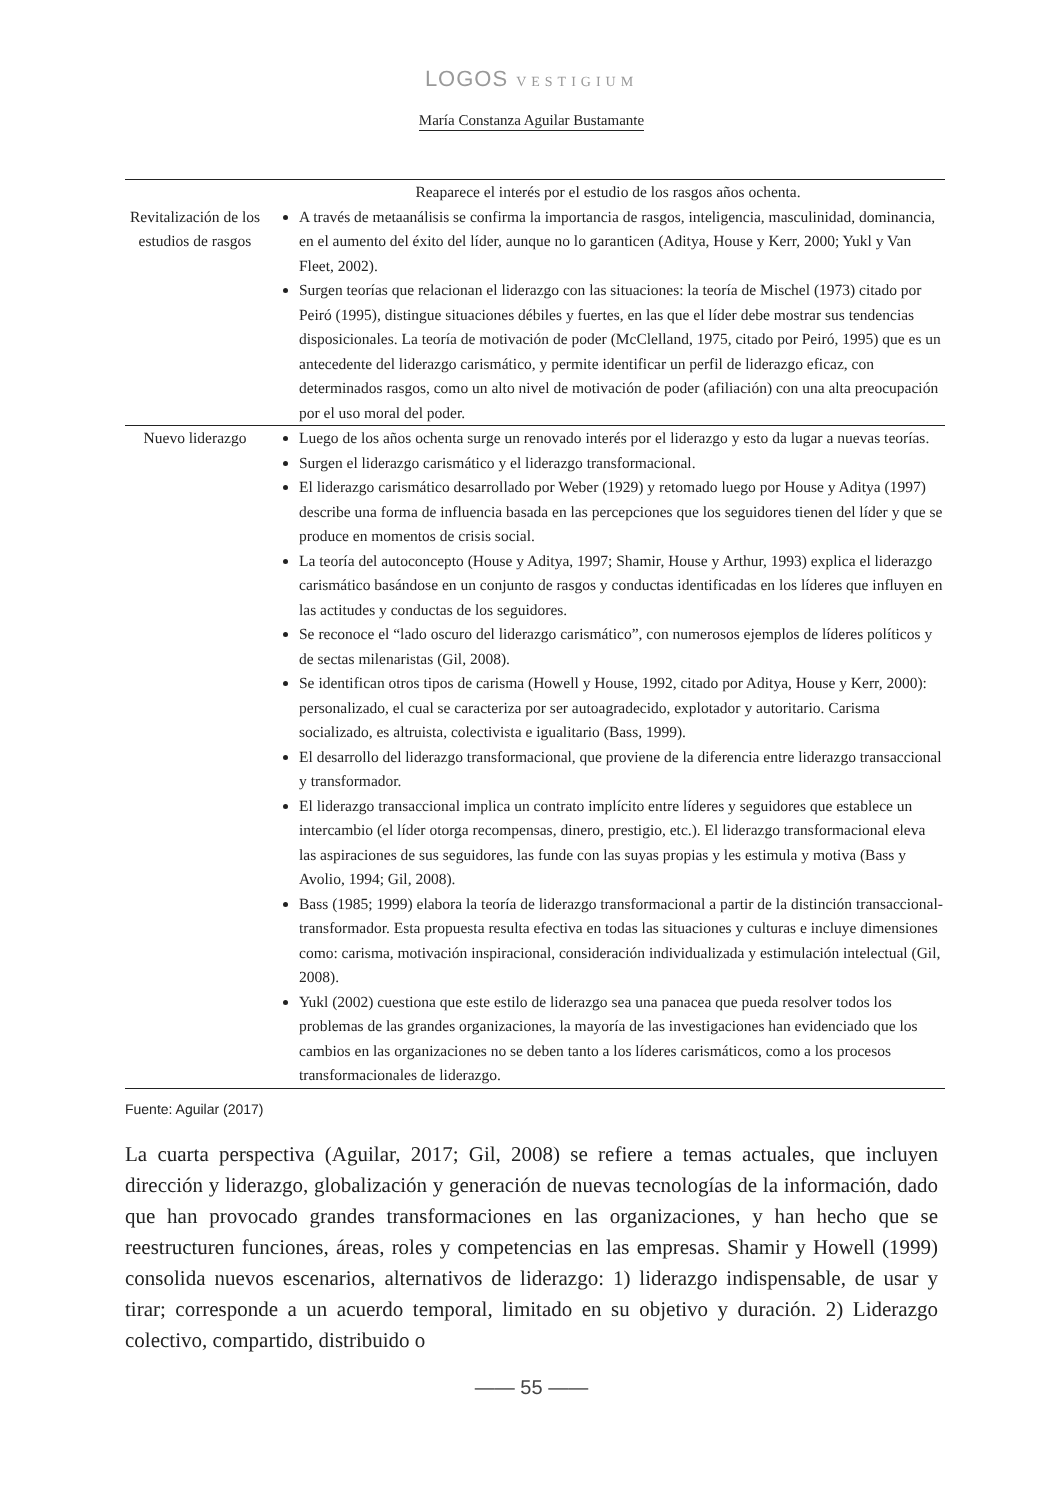LOGOS VESTIGIUM
María Constanza Aguilar Bustamante
| | Reaparece el interés por el estudio de los rasgos años ochenta. |
| Revitalización de los estudios de rasgos | A través de metaanálisis se confirma la importancia de rasgos, inteligencia, masculinidad, dominancia, en el aumento del éxito del líder, aunque no lo garanticen (Aditya, House y Kerr, 2000; Yukl y Van Fleet, 2002). Surgen teorías que relacionan el liderazgo con las situaciones: la teoría de Mischel (1973) citado por Peiró (1995), distingue situaciones débiles y fuertes, en las que el líder debe mostrar sus tendencias disposicionales. La teoría de motivación de poder (McClelland, 1975, citado por Peiró, 1995) que es un antecedente del liderazgo carismático, y permite identificar un perfil de liderazgo eficaz, con determinados rasgos, como un alto nivel de motivación de poder (afiliación) con una alta preocupación por el uso moral del poder. |
| Nuevo liderazgo | Luego de los años ochenta surge un renovado interés por el liderazgo y esto da lugar a nuevas teorías. Surgen el liderazgo carismático y el liderazgo transformacional. El liderazgo carismático desarrollado por Weber (1929) y retomado luego por House y Aditya (1997) describe una forma de influencia basada en las percepciones que los seguidores tienen del líder y que se produce en momentos de crisis social. La teoría del autoconcepto (House y Aditya, 1997; Shamir, House y Arthur, 1993) explica el liderazgo carismático basándose en un conjunto de rasgos y conductas identificadas en los líderes que influyen en las actitudes y conductas de los seguidores. Se reconoce el “lado oscuro del liderazgo carismático”, con numerosos ejemplos de líderes políticos y de sectas milenaristas (Gil, 2008). Se identifican otros tipos de carisma (Howell y House, 1992, citado por Aditya, House y Kerr, 2000): personalizado, el cual se caracteriza por ser autoagradecido, explotador y autoritario. Carisma socializado, es altruista, colectivista e igualitario (Bass, 1999). El desarrollo del liderazgo transformacional, que proviene de la diferencia entre liderazgo transaccional y transformador. El liderazgo transaccional implica un contrato implícito entre líderes y seguidores que establece un intercambio (el líder otorga recompensas, dinero, prestigio, etc.). El liderazgo transformacional eleva las aspiraciones de sus seguidores, las funde con las suyas propias y les estimula y motiva (Bass y Avolio, 1994; Gil, 2008). Bass (1985; 1999) elabora la teoría de liderazgo transformacional a partir de la distinción transaccional-transformador. Esta propuesta resulta efectiva en todas las situaciones y culturas e incluye dimensiones como: carisma, motivación inspiracional, consideración individualizada y estimulación intelectual (Gil, 2008). Yukl (2002) cuestiona que este estilo de liderazgo sea una panacea que pueda resolver todos los problemas de las grandes organizaciones, la mayoría de las investigaciones han evidenciado que los cambios en las organizaciones no se deben tanto a los líderes carismáticos, como a los procesos transformacionales de liderazgo. |
Fuente: Aguilar (2017)
La cuarta perspectiva (Aguilar, 2017; Gil, 2008) se refiere a temas actuales, que incluyen dirección y liderazgo, globalización y generación de nuevas tecnologías de la información, dado que han provocado grandes transformaciones en las organizaciones, y han hecho que se reestructuren funciones, áreas, roles y competencias en las empresas. Shamir y Howell (1999) consolida nuevos escenarios, alternativos de liderazgo: 1) liderazgo indispensable, de usar y tirar; corresponde a un acuerdo temporal, limitado en su objetivo y duración. 2) Liderazgo colectivo, compartido, distribuido o
—— 55 ——